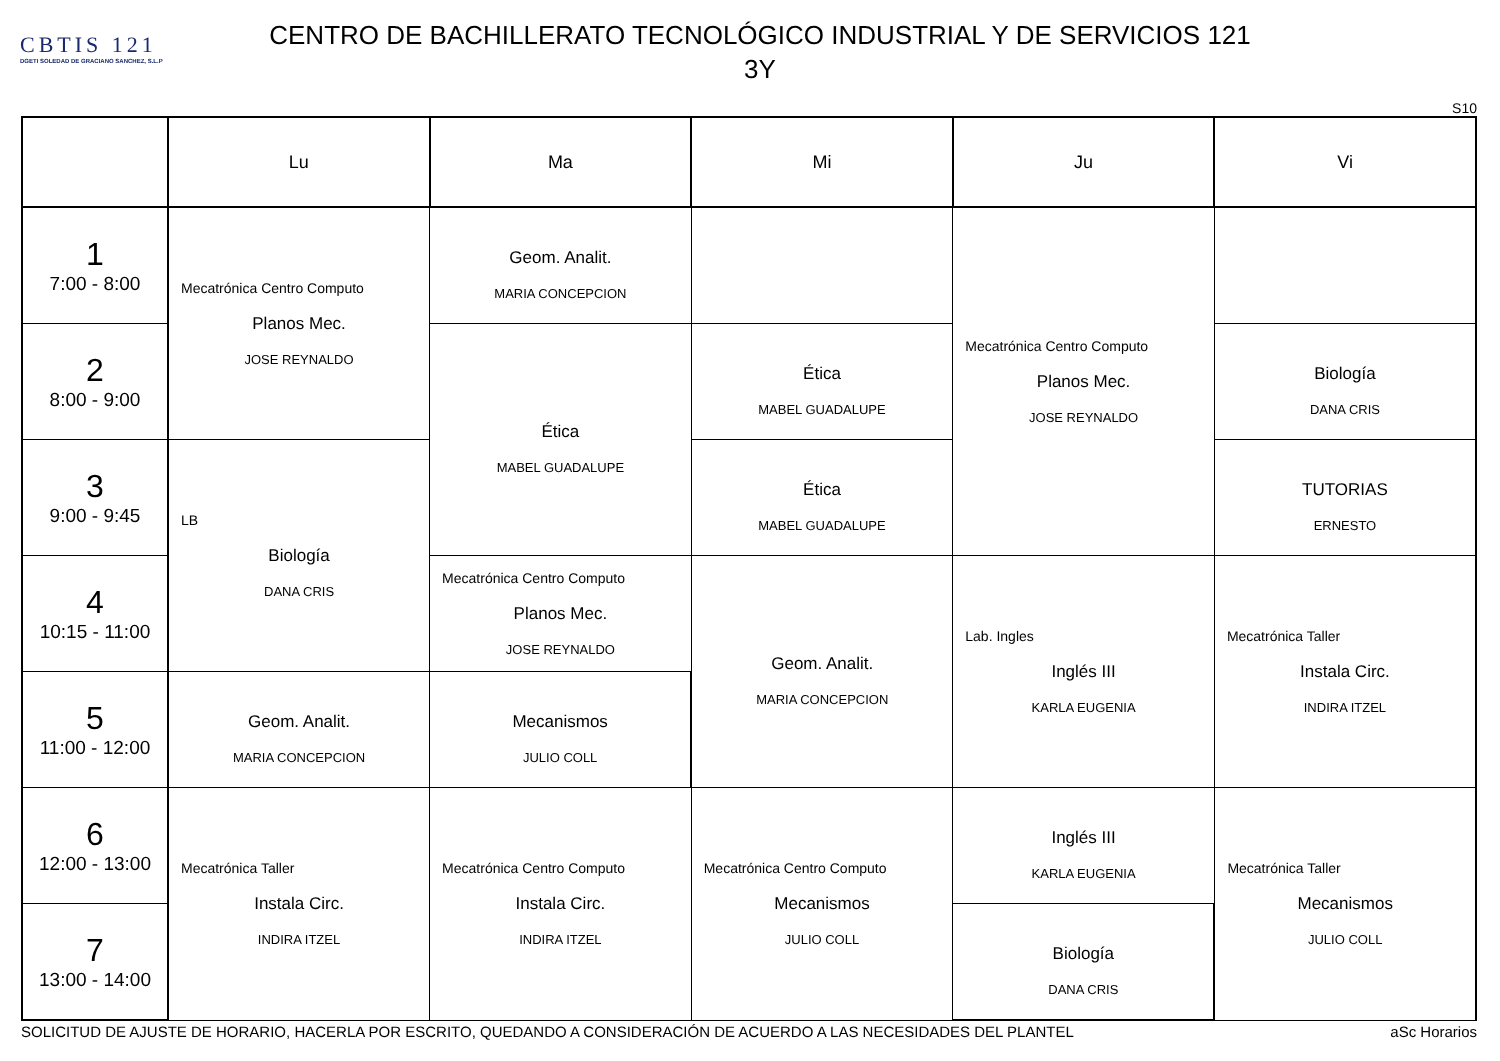CBTIS 121
DGETI SOLEDAD DE GRACIANO SANCHEZ, S.L.P
CENTRO DE BACHILLERATO TECNOLÓGICO INDUSTRIAL Y DE SERVICIOS 121
3Y
S10
| | Lu | Ma | Mi | Ju | Vi |
| --- | --- | --- | --- | --- | --- |
| 1 7:00 - 8:00 | Mecatrónica Centro Computo Planos Mec. JOSE REYNALDO | Geom. Analit. MARIA CONCEPCION | | Mecatrónica Centro Computo Planos Mec. JOSE REYNALDO | |
| 2 8:00 - 9:00 | | Ética MABEL GUADALUPE | Ética MABEL GUADALUPE | | Biología DANA CRIS |
| 3 9:00 - 9:45 | LB Biología DANA CRIS | | Ética MABEL GUADALUPE | | TUTORIAS ERNESTO |
| 4 10:15 - 11:00 | | Mecatrónica Centro Computo Planos Mec. JOSE REYNALDO | Geom. Analit. MARIA CONCEPCION | Lab. Ingles Inglés III KARLA EUGENIA | Mecatrónica Taller Instala Circ. INDIRA ITZEL |
| 5 11:00 - 12:00 | Geom. Analit. MARIA CONCEPCION | Mecanismos JULIO COLL | | | |
| 6 12:00 - 13:00 | Mecatrónica Taller Instala Circ. INDIRA ITZEL | Mecatrónica Centro Computo Instala Circ. INDIRA ITZEL | Mecatrónica Centro Computo Mecanismos JULIO COLL | Inglés III KARLA EUGENIA | Mecatrónica Taller Mecanismos JULIO COLL |
| 7 13:00 - 14:00 | | | | Biología DANA CRIS | |
SOLICITUD DE AJUSTE DE HORARIO, HACERLA POR ESCRITO, QUEDANDO A CONSIDERACIÓN DE ACUERDO A LAS NECESIDADES DEL PLANTEL aSc Horarios